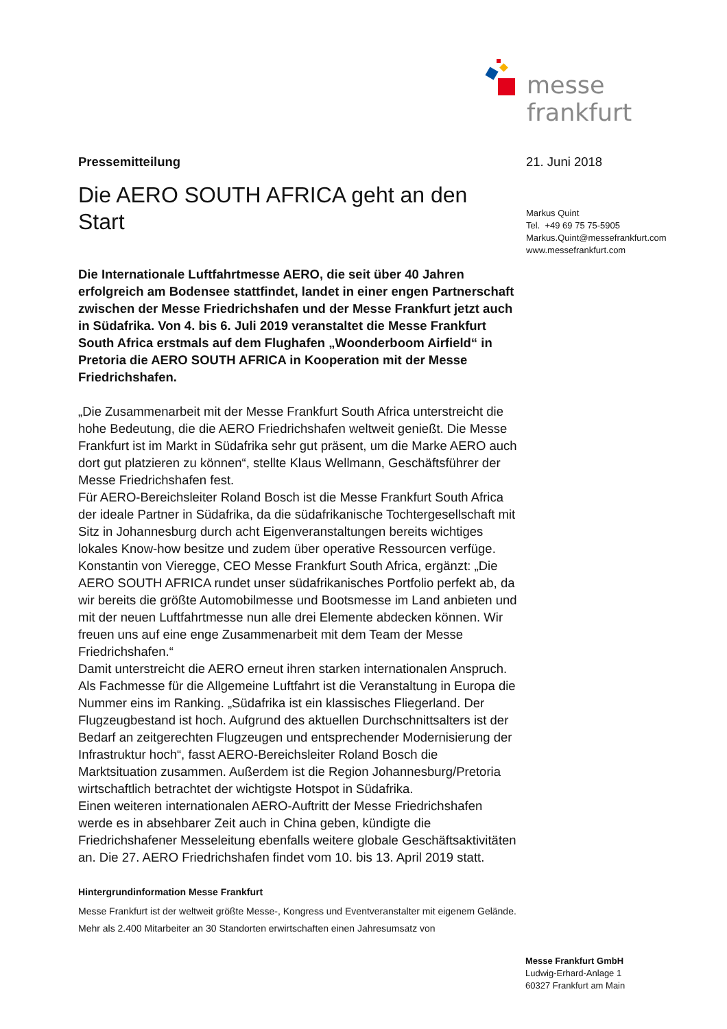messe frankfurt
Pressemitteilung
Die AERO SOUTH AFRICA geht an den Start
Die Internationale Luftfahrtmesse AERO, die seit über 40 Jahren erfolgreich am Bodensee stattfindet, landet in einer engen Partnerschaft zwischen der Messe Friedrichshafen und der Messe Frankfurt jetzt auch in Südafrika. Von 4. bis 6. Juli 2019 veranstaltet die Messe Frankfurt South Africa erstmals auf dem Flughafen „Woonderboom Airfield“ in Pretoria die AERO SOUTH AFRICA in Kooperation mit der Messe Friedrichshafen.
„Die Zusammenarbeit mit der Messe Frankfurt South Africa unterstreicht die hohe Bedeutung, die die AERO Friedrichshafen weltweit genießt. Die Messe Frankfurt ist im Markt in Südafrika sehr gut präsent, um die Marke AERO auch dort gut platzieren zu können“, stellte Klaus Wellmann, Geschäftsführer der Messe Friedrichshafen fest.
Für AERO-Bereichsleiter Roland Bosch ist die Messe Frankfurt South Africa der ideale Partner in Südafrika, da die südafrikanische Tochtergesellschaft mit Sitz in Johannesburg durch acht Eigenveranstaltungen bereits wichtiges lokales Know-how besitze und zudem über operative Ressourcen verfüge. Konstantin von Vieregge, CEO Messe Frankfurt South Africa, ergänzt: „Die AERO SOUTH AFRICA rundet unser südafrikanisches Portfolio perfekt ab, da wir bereits die größte Automobilmesse und Bootsmesse im Land anbieten und mit der neuen Luftfahrtmesse nun alle drei Elemente abdecken können. Wir freuen uns auf eine enge Zusammenarbeit mit dem Team der Messe Friedrichshafen.“
Damit unterstreicht die AERO erneut ihren starken internationalen Anspruch. Als Fachmesse für die Allgemeine Luftfahrt ist die Veranstaltung in Europa die Nummer eins im Ranking. „Südafrika ist ein klassisches Fliegerland. Der Flugzeugbestand ist hoch. Aufgrund des aktuellen Durchschnittsalters ist der Bedarf an zeitgerechten Flugzeugen und entsprechender Modernisierung der Infrastruktur hoch“, fasst AERO-Bereichsleiter Roland Bosch die Marktsituation zusammen. Außerdem ist die Region Johannesburg/Pretoria wirtschaftlich betrachtet der wichtigste Hotspot in Südafrika.
Einen weiteren internationalen AERO-Auftritt der Messe Friedrichshafen werde es in absehbarer Zeit auch in China geben, kündigte die Friedrichshafener Messeleitung ebenfalls weitere globale Geschäftsaktivitäten an. Die 27. AERO Friedrichshafen findet vom 10. bis 13. April 2019 statt.
Hintergrundinformation Messe Frankfurt
Messe Frankfurt ist der weltweit größte Messe-, Kongress und Eventveranstalter mit eigenem Gelände. Mehr als 2.400 Mitarbeiter an 30 Standorten erwirtschaften einen Jahresumsatz von
21. Juni 2018
Markus Quint
Tel. +49 69 75 75-5905
Markus.Quint@messefrankfurt.com
www.messefrankfurt.com
Messe Frankfurt GmbH
Ludwig-Erhard-Anlage 1
60327 Frankfurt am Main